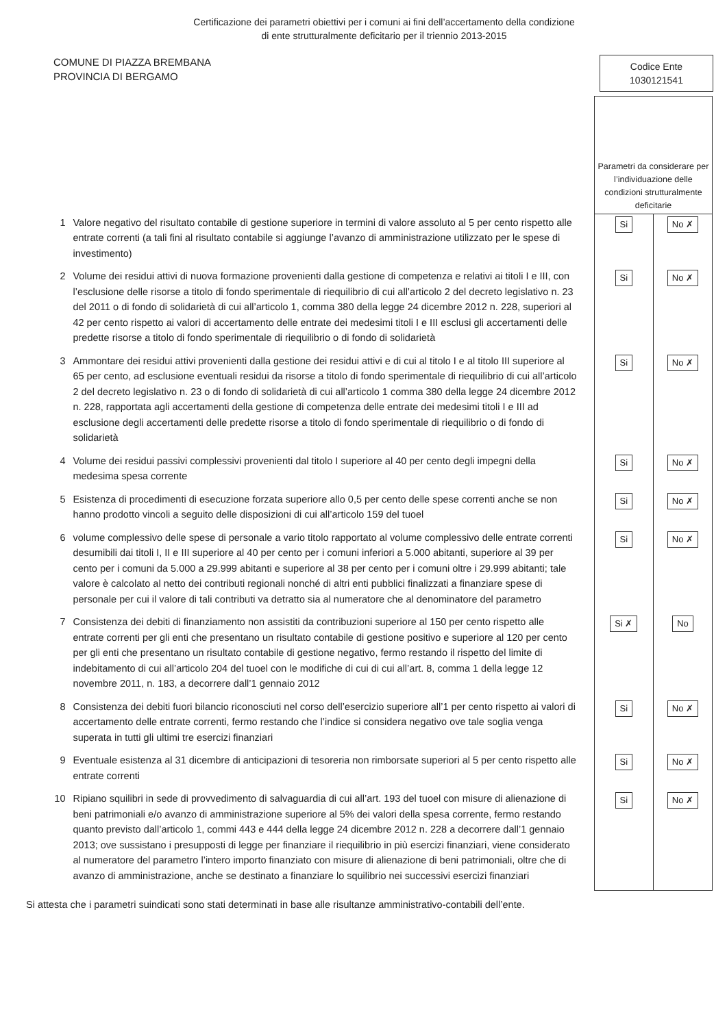Certificazione dei parametri obiettivi per i comuni ai fini dell’accertamento della condizione
di ente strutturalmente deficitario per il triennio 2013-2015
COMUNE DI PIAZZA BREMBANA
PROVINCIA DI BERGAMO
Codice Ente
1030121541
| | | Parametri da considerare per l’individuazione delle condizioni strutturalmente deficitarie | |
| 1 | Valore negativo del risultato contabile di gestione superiore in termini di valore assoluto al 5 per cento rispetto alle entrate correnti (a tali fini al risultato contabile si aggiunge l’avanzo di amministrazione utilizzato per le spese di investimento) | Si | No ✗ |
| 2 | Volume dei residui attivi di nuova formazione provenienti dalla gestione di competenza e relativi ai titoli I e III, con l’esclusione delle risorse a titolo di fondo sperimentale di riequilibrio di cui all’articolo 2 del decreto legislativo n. 23 del 2011 o di fondo di solidarietà di cui all’articolo 1, comma 380 della legge 24 dicembre 2012 n. 228, superiori al 42 per cento rispetto ai valori di accertamento delle entrate dei medesimi titoli I e III esclusi gli accertamenti delle predette risorse a titolo di fondo sperimentale di riequilibrio o di fondo di solidarietà | Si | No ✗ |
| 3 | Ammontare dei residui attivi provenienti dalla gestione dei residui attivi e di cui al titolo I e al titolo III superiore al 65 per cento, ad esclusione eventuali residui da risorse a titolo di fondo sperimentale di riequilibrio di cui all’articolo 2 del decreto legislativo n. 23 o di fondo di solidarietà di cui all’articolo 1 comma 380 della legge 24 dicembre 2012 n. 228, rapportata agli accertamenti della gestione di competenza delle entrate dei medesimi titoli I e III ad esclusione degli accertamenti delle predette risorse a titolo di fondo sperimentale di riequilibrio o di fondo di solidarietà | Si | No ✗ |
| 4 | Volume dei residui passivi complessivi provenienti dal titolo I superiore al 40 per cento degli impegni della medesima spesa corrente | Si | No ✗ |
| 5 | Esistenza di procedimenti di esecuzione forzata superiore allo 0,5 per cento delle spese correnti anche se non hanno prodotto vincoli a seguito delle disposizioni di cui all’articolo 159 del tuoel | Si | No ✗ |
| 6 | volume complessivo delle spese di personale a vario titolo rapportato al volume complessivo delle entrate correnti desumibili dai titoli I, II e III superiore al 40 per cento per i comuni inferiori a 5.000 abitanti, superiore al 39 per cento per i comuni da 5.000 a 29.999 abitanti e superiore al 38 per cento per i comuni oltre i 29.999 abitanti; tale valore è calcolato al netto dei contributi regionali nonché di altri enti pubblici finalizzati a finanziare spese di personale per cui il valore di tali contributi va detratto sia al numeratore che al denominatore del parametro | Si | No ✗ |
| 7 | Consistenza dei debiti di finanziamento non assistiti da contribuzioni superiore al 150 per cento rispetto alle entrate correnti per gli enti che presentano un risultato contabile di gestione positivo e superiore al 120 per cento per gli enti che presentano un risultato contabile di gestione negativo, fermo restando il rispetto del limite di indebitamento di cui all’articolo 204 del tuoel con le modifiche di cui di cui all’art. 8, comma 1 della legge 12 novembre 2011, n. 183, a decorrere dall’1 gennaio 2012 | Si ✗ | No |
| 8 | Consistenza dei debiti fuori bilancio riconosciuti nel corso dell’esercizio superiore all’1 per cento rispetto ai valori di accertamento delle entrate correnti, fermo restando che l’indice si considera negativo ove tale soglia venga superata in tutti gli ultimi tre esercizi finanziari | Si | No ✗ |
| 9 | Eventuale esistenza al 31 dicembre di anticipazioni di tesoreria non rimborsate superiori al 5 per cento rispetto alle entrate correnti | Si | No ✗ |
| 10 | Ripiano squilibri in sede di provvedimento di salvaguardia di cui all’art. 193 del tuoel con misure di alienazione di beni patrimoniali e/o avanzo di amministrazione superiore al 5% dei valori della spesa corrente, fermo restando quanto previsto dall’articolo 1, commi 443 e 444 della legge 24 dicembre 2012 n. 228 a decorrere dall’1 gennaio 2013; ove sussistano i presupposti di legge per finanziare il riequilibrio in più esercizi finanziari, viene considerato al numeratore del parametro l’intero importo finanziato con misure di alienazione di beni patrimoniali, oltre che di avanzo di amministrazione, anche se destinato a finanziare lo squilibrio nei successivi esercizi finanziari | Si | No ✗ |
Si attesta che i parametri suindicati sono stati determinati in base alle risultanze amministrativo-contabili dell’ente.